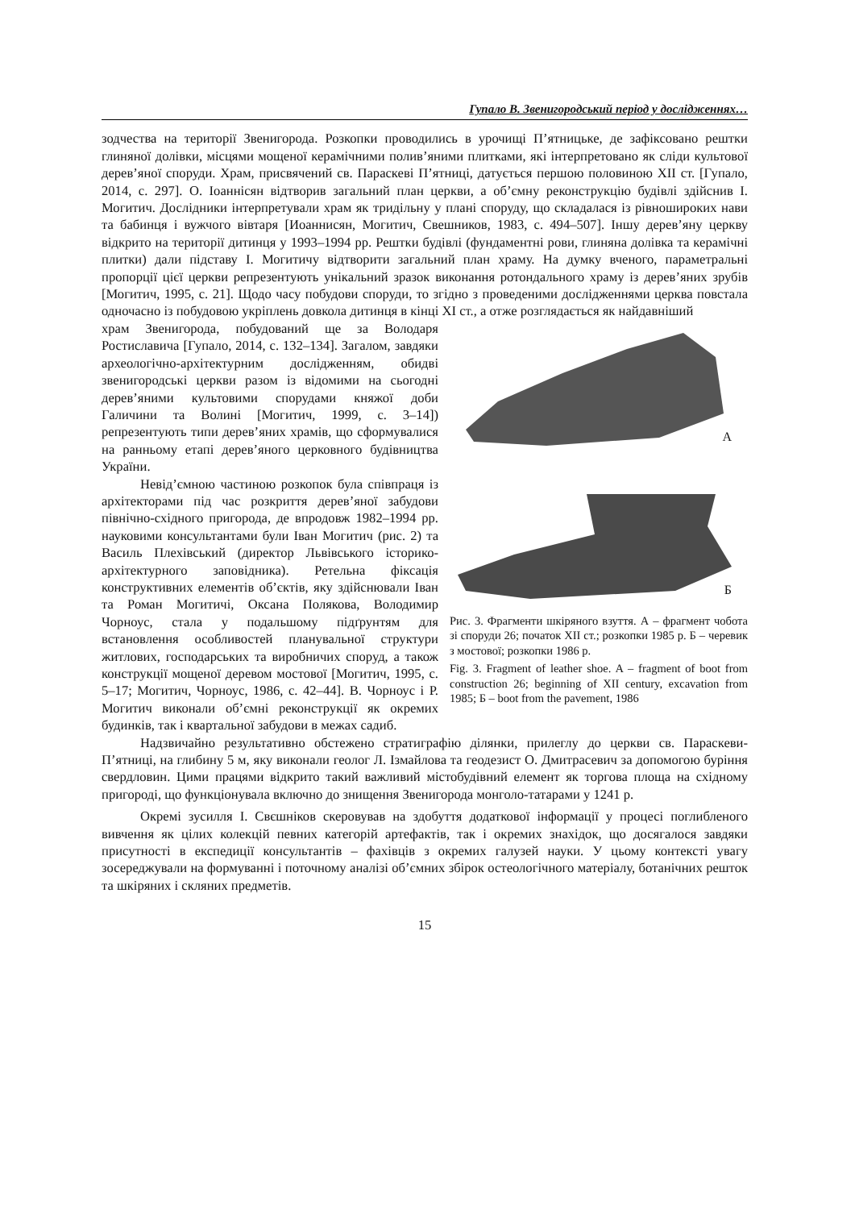Гупало В. Звенигородський період у дослідженнях…
зодчества на території Звенигорода. Розкопки проводились в урочищі П’ятницьке, де зафіксовано рештки глиняної долівки, місцями мощеної керамічними полив’яними плитками, які інтерпретовано як сліди культової дерев’яної споруди. Храм, присвячений св. Параскеві П’ятниці, датується першою половиною XII ст. [Гупало, 2014, с. 297]. О. Іоаннісян відтворив загальний план церкви, а об’ємну реконструкцію будівлі здійснив І. Могитич. Дослідники інтерпретували храм як тридільну у плані споруду, що складалася із рівноширoких нави та бабинця і вужчого вівтаря [Иоаннисян, Могитич, Свешников, 1983, с. 494–507]. Іншу дерев’яну церкву відкрито на території дитинця у 1993–1994 рр. Рештки будівлі (фундаментні рови, глиняна долівка та керамічні плитки) дали підставу І. Могитичу відтворити загальний план храму. На думку вченого, параметральні пропорції цієї церкви репрезентують унікальний зразок виконання ротондального храму із дерев’яних зрубів [Могитич, 1995, с. 21]. Щодо часу побудови споруди, то згідно з проведеними дослідженнями церква повстала одночасно із побудовою укріплень довкола дитинця в кінці XI ст., а отже розглядається як найдавніший
храм Звенигорода, побудований ще за Володаря Ростиславича [Гупало, 2014, с. 132–134]. Загалом, завдяки археологічно-архітектурним дослідженням, обидві звенигородські церкви разом із відомими на сьогодні дерев’яними культовими спорудами княжої доби Галичини та Волині [Могитич, 1999, с. 3–14]) репрезентують типи дерев’яних храмів, що сформувалися на ранньому етапі дерев’яного церковного будівництва України.
Невід’ємною частиною розкопок була співпраця із архітекторами під час розкриття дерев’яної забудови північно-східного пригорода, де впродовж 1982–1994 рр. науковими консультантами були Іван Могитич (рис. 2) та Василь Плехівський (директор Львівського історико-архітектурного заповідника). Ретельна фіксація конструктивних елементів об’єктів, яку здійснювали Іван та Роман Могитичі, Оксана Полякова, Володимир Чорноус, стала у подальшому підґрунтям для встановлення особливостей планувальної структури житлових, господарських та виробничих споруд, а також конструкції мощеної деревом мостової [Могитич, 1995, с. 5–17; Могитич, Чорноус, 1986, с. 42–44]. В. Чорноус і Р. Могитич виконали об’ємні реконструкції як окремих будинків, так і квартальної забудови в межах садиб.
А
Б
Рис. 3. Фрагменти шкіряного взуття. А – фрагмент чобота зі споруди 26; початок XII ст.; розкопки 1985 р. Б – черевик з мостової; розкопки 1986 р.
Fig. 3. Fragment of leather shoe. A – fragment of boot from construction 26; beginning of XII century, excavation from 1985; Б – boot from the pavement, 1986
Надзвичайно результативно обстежено стратиграфію ділянки, прилеглу до церкви св. Параскеви-П’ятниці, на глибину 5 м, яку виконали геолог Л. Ізмайлова та геодезист О. Дмитрасевич за допомогою буріння свердловин. Цими працями відкрито такий важливий містобудівний елемент як торгова площа на східному пригороді, що функціонувала включно до знищення Звенигорода монголо-татарами у 1241 р.
Окремі зусилля І. Свєшніков скеровував на здобуття додаткової інформації у процесі поглибленого вивчення як цілих колекцій певних категорій артефактів, так і окремих знахідок, що досягалося завдяки присутності в експедиції консультантів – фахівців з окремих галузей науки. У цьому контексті увагу зосереджували на формуванні і поточному аналізі об’ємних збірок остеологічного матеріалу, ботанічних решток та шкіряних і скляних предметів.
15